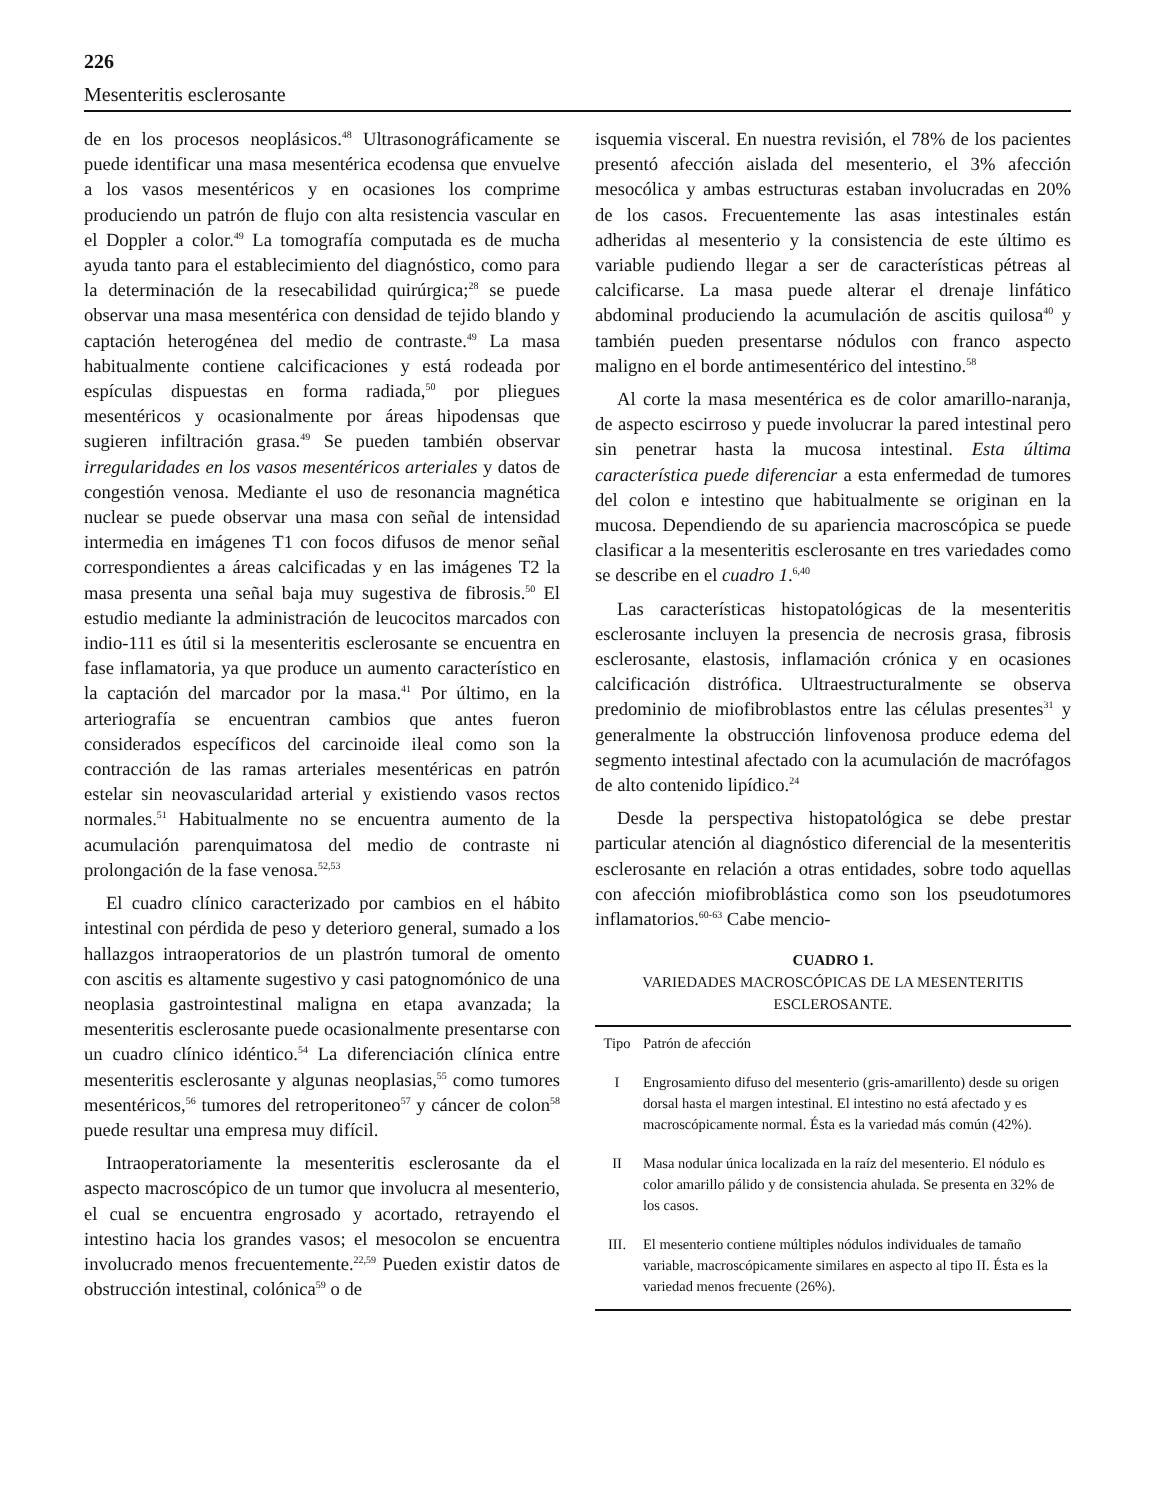226
Mesenteritis esclerosante
de en los procesos neoplásicos.<sup>48</sup> Ultrasonográficamente se puede identificar una masa mesentérica ecodensa que envuelve a los vasos mesentéricos y en ocasiones los comprime produciendo un patrón de flujo con alta resistencia vascular en el Doppler a color.<sup>49</sup> La tomografía computada es de mucha ayuda tanto para el establecimiento del diagnóstico, como para la determinación de la resecabilidad quirúrgica;<sup>28</sup> se puede observar una masa mesentérica con densidad de tejido blando y captación heterogénea del medio de contraste.<sup>49</sup> La masa habitualmente contiene calcificaciones y está rodeada por espículas dispuestas en forma radiada,<sup>50</sup> por pliegues mesentéricos y ocasionalmente por áreas hipodensas que sugieren infiltración grasa.<sup>49</sup> Se pueden también observar irregularidades en los vasos mesentéricos arteriales y datos de congestión venosa. Mediante el uso de resonancia magnética nuclear se puede observar una masa con señal de intensidad intermedia en imágenes T1 con focos difusos de menor señal correspondientes a áreas calcificadas y en las imágenes T2 la masa presenta una señal baja muy sugestiva de fibrosis.<sup>50</sup> El estudio mediante la administración de leucocitos marcados con indio-111 es útil si la mesenteritis esclerosante se encuentra en fase inflamatoria, ya que produce un aumento característico en la captación del marcador por la masa.<sup>41</sup> Por último, en la arteriografía se encuentran cambios que antes fueron considerados específicos del carcinoide ileal como son la contracción de las ramas arteriales mesentéricas en patrón estelar sin neovascularidad arterial y existiendo vasos rectos normales.<sup>51</sup> Habitualmente no se encuentra aumento de la acumulación parenquimatosa del medio de contraste ni prolongación de la fase venosa.<sup>52,53</sup>
El cuadro clínico caracterizado por cambios en el hábito intestinal con pérdida de peso y deterioro general, sumado a los hallazgos intraoperatorios de un plastrón tumoral de omento con ascitis es altamente sugestivo y casi patognomónico de una neoplasia gastrointestinal maligna en etapa avanzada; la mesenteritis esclerosante puede ocasionalmente presentarse con un cuadro clínico idéntico.<sup>54</sup> La diferenciación clínica entre mesenteritis esclerosante y algunas neoplasias,<sup>55</sup> como tumores mesentéricos,<sup>56</sup> tumores del retroperitoneo<sup>57</sup> y cáncer de colon<sup>58</sup> puede resultar una empresa muy difícil.
Intraoperatoriamente la mesenteritis esclerosante da el aspecto macroscópico de un tumor que involucra al mesenterio, el cual se encuentra engrosado y acortado, retrayendo el intestino hacia los grandes vasos; el mesocolon se encuentra involucrado menos frecuentemente.<sup>22,59</sup> Pueden existir datos de obstrucción intestinal, colónica<sup>59</sup> o de
isquemia visceral. En nuestra revisión, el 78% de los pacientes presentó afección aislada del mesenterio, el 3% afección mesocólica y ambas estructuras estaban involucradas en 20% de los casos. Frecuentemente las asas intestinales están adheridas al mesenterio y la consistencia de este último es variable pudiendo llegar a ser de características pétreas al calcificarse. La masa puede alterar el drenaje linfático abdominal produciendo la acumulación de ascitis quilosa<sup>40</sup> y también pueden presentarse nódulos con franco aspecto maligno en el borde antimesentérico del intestino.<sup>58</sup>
Al corte la masa mesentérica es de color amarillo-naranja, de aspecto escirroso y puede involucrar la pared intestinal pero sin penetrar hasta la mucosa intestinal. Esta última característica puede diferenciar a esta enfermedad de tumores del colon e intestino que habitualmente se originan en la mucosa. Dependiendo de su apariencia macroscópica se puede clasificar a la mesenteritis esclerosante en tres variedades como se describe en el cuadro 1.<sup>6,40</sup>
Las características histopatológicas de la mesenteritis esclerosante incluyen la presencia de necrosis grasa, fibrosis esclerosante, elastosis, inflamación crónica y en ocasiones calcificación distrófica. Ultraestructuralmente se observa predominio de miofibroblastos entre las células presentes<sup>31</sup> y generalmente la obstrucción linfovenosa produce edema del segmento intestinal afectado con la acumulación de macrófagos de alto contenido lipídico.<sup>24</sup>
Desde la perspectiva histopatológica se debe prestar particular atención al diagnóstico diferencial de la mesenteritis esclerosante en relación a otras entidades, sobre todo aquellas con afección miofibroblástica como son los pseudotumores inflamatorios.<sup>60-63</sup> Cabe mencio-
CUADRO 1.
VARIEDADES MACROSCÓPICAS DE LA MESENTERITIS ESCLEROSANTE.
| Tipo | Patrón de afección |
| --- | --- |
| I | Engrosamiento difuso del mesenterio (gris-amarillento) desde su origen dorsal hasta el margen intestinal. El intestino no está afectado y es macroscópicamente normal. Ésta es la variedad más común (42%). |
| II | Masa nodular única localizada en la raíz del mesenterio. El nódulo es color amarillo pálido y de consistencia ahulada. Se presenta en 32% de los casos. |
| III. | El mesenterio contiene múltiples nódulos individuales de tamaño variable, macroscópicamente similares en aspecto al tipo II. Ésta es la variedad menos frecuente (26%). |